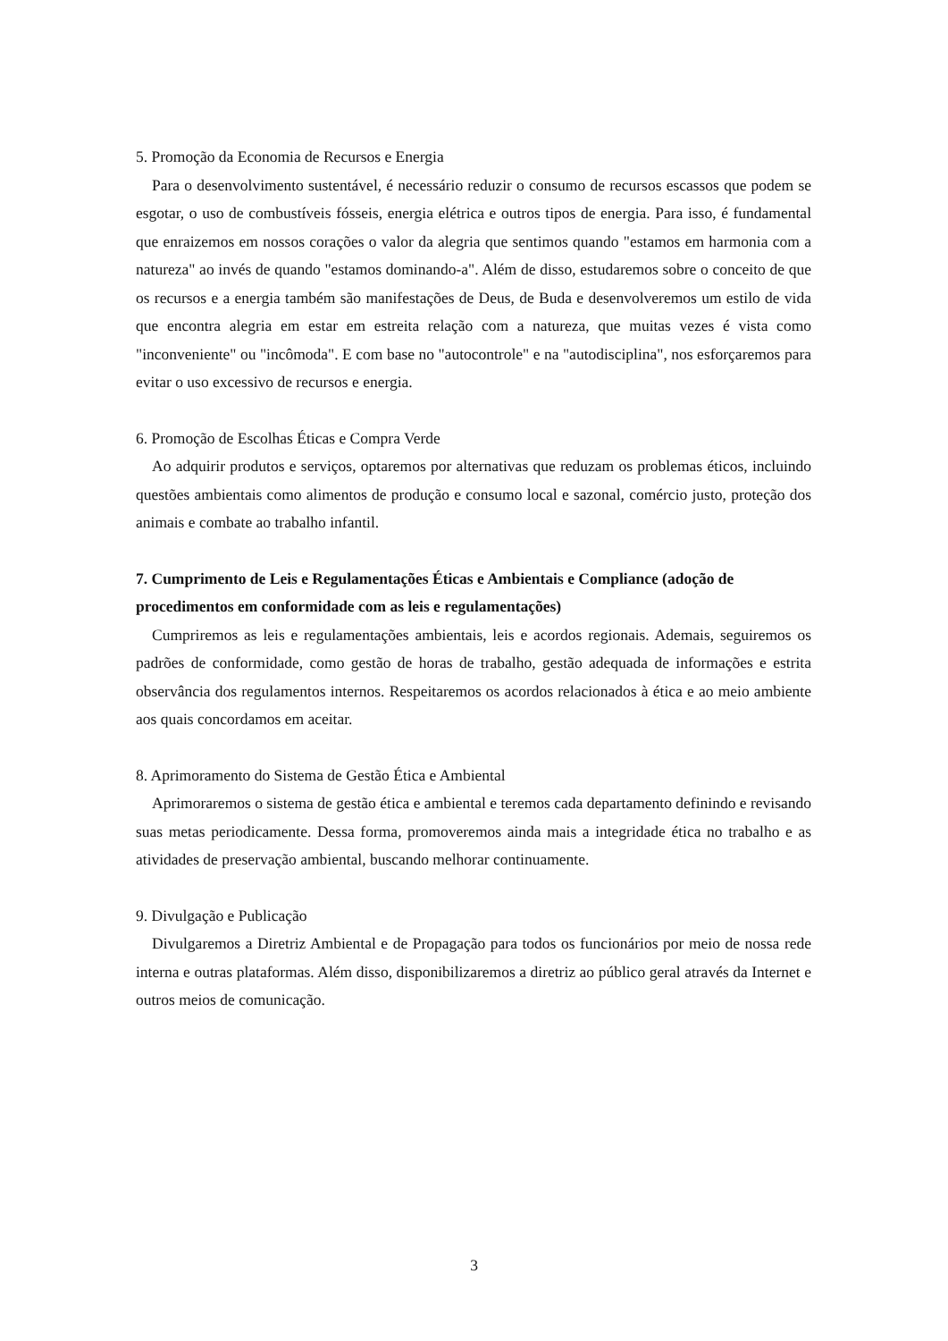5. Promoção da Economia de Recursos e Energia
Para o desenvolvimento sustentável, é necessário reduzir o consumo de recursos escassos que podem se esgotar, o uso de combustíveis fósseis, energia elétrica e outros tipos de energia. Para isso, é fundamental que enraizemos em nossos corações o valor da alegria que sentimos quando "estamos em harmonia com a natureza" ao invés de quando "estamos dominando-a". Além de disso, estudaremos sobre o conceito de que os recursos e a energia também são manifestações de Deus, de Buda e desenvolveremos um estilo de vida que encontra alegria em estar em estreita relação com a natureza, que muitas vezes é vista como "inconveniente" ou "incômoda". E com base no "autocontrole" e na "autodisciplina", nos esforçaremos para evitar o uso excessivo de recursos e energia.
6. Promoção de Escolhas Éticas e Compra Verde
Ao adquirir produtos e serviços, optaremos por alternativas que reduzam os problemas éticos, incluindo questões ambientais como alimentos de produção e consumo local e sazonal, comércio justo, proteção dos animais e combate ao trabalho infantil.
7. Cumprimento de Leis e Regulamentações Éticas e Ambientais e Compliance (adoção de procedimentos em conformidade com as leis e regulamentações)
Cumpriremos as leis e regulamentações ambientais, leis e acordos regionais. Ademais, seguiremos os padrões de conformidade, como gestão de horas de trabalho, gestão adequada de informações e estrita observância dos regulamentos internos. Respeitaremos os acordos relacionados à ética e ao meio ambiente aos quais concordamos em aceitar.
8. Aprimoramento do Sistema de Gestão Ética e Ambiental
Aprimoraremos o sistema de gestão ética e ambiental e teremos cada departamento definindo e revisando suas metas periodicamente. Dessa forma, promoveremos ainda mais a integridade ética no trabalho e as atividades de preservação ambiental, buscando melhorar continuamente.
9. Divulgação e Publicação
Divulgaremos a Diretriz Ambiental e de Propagação para todos os funcionários por meio de nossa rede interna e outras plataformas. Além disso, disponibilizaremos a diretriz ao público geral através da Internet e outros meios de comunicação.
3